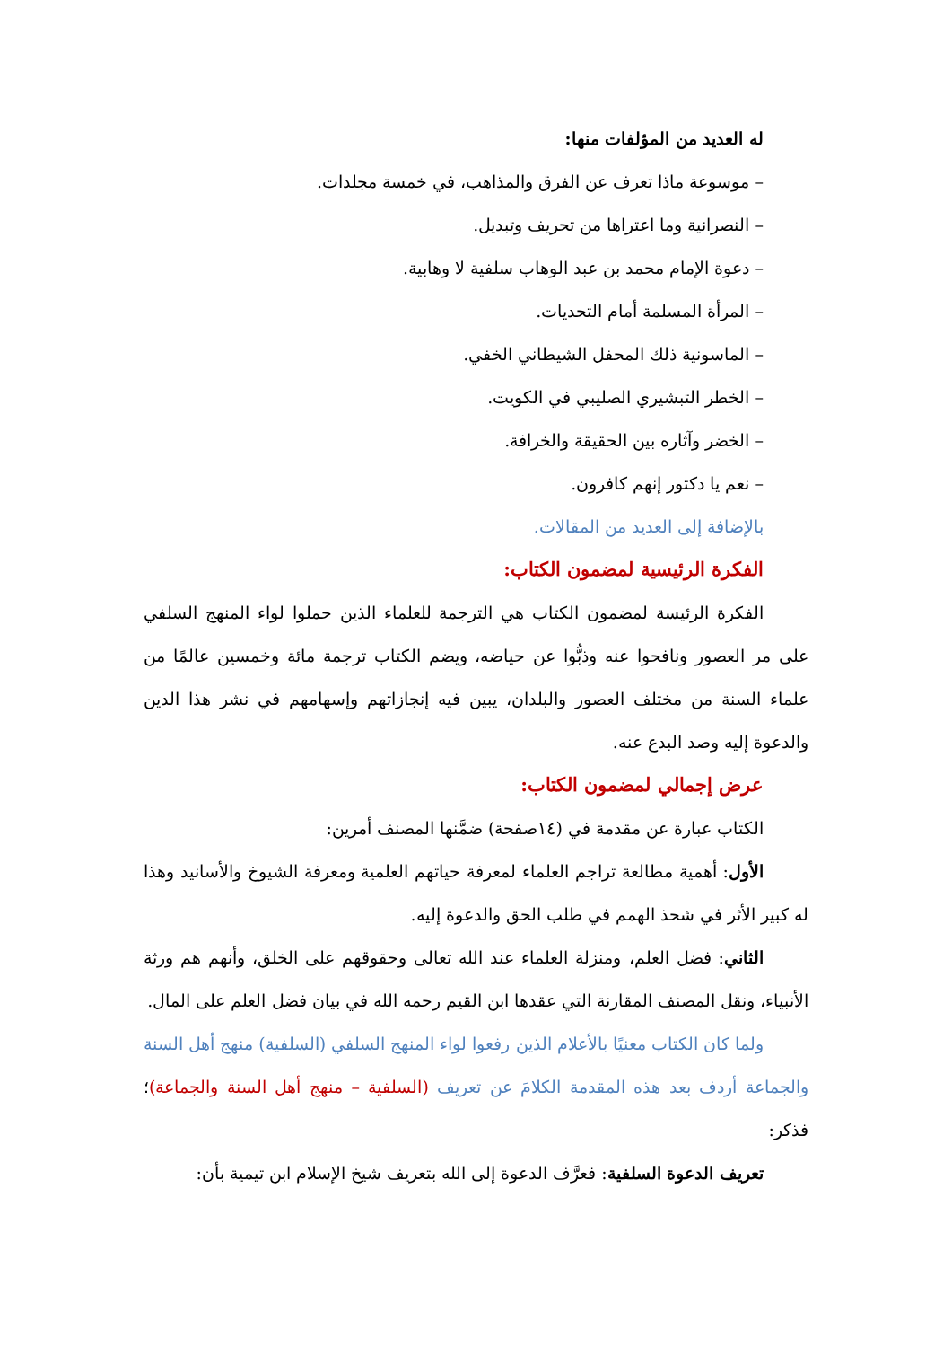له العديد من المؤلفات منها:
– موسوعة ماذا تعرف عن الفرق والمذاهب، في خمسة مجلدات.
– النصرانية وما اعتراها من تحريف وتبديل.
– دعوة الإمام محمد بن عبد الوهاب سلفية لا وهابية.
– المرأة المسلمة أمام التحديات.
– الماسونية ذلك المحفل الشيطاني الخفي.
– الخطر التبشيري الصليبي في الكويت.
– الخضر وآثاره بين الحقيقة والخرافة.
– نعم يا دكتور إنهم كافرون.
بالإضافة إلى العديد من المقالات.
الفكرة الرئيسية لمضمون الكتاب:
الفكرة الرئيسة لمضمون الكتاب هي الترجمة للعلماء الذين حملوا لواء المنهج السلفي على مر العصور ونافحوا عنه وذبُّوا عن حياضه، ويضم الكتاب ترجمة مائة وخمسين عالمًا من علماء السنة من مختلف العصور والبلدان، يبين فيه إنجازاتهم وإسهامهم في نشر هذا الدين والدعوة إليه وصد البدع عنه.
عرض إجمالي لمضمون الكتاب:
الكتاب عبارة عن مقدمة في (١٤صفحة) ضمَّنها المصنف أمرين:
الأول: أهمية مطالعة تراجم العلماء لمعرفة حياتهم العلمية ومعرفة الشيوخ والأسانيد وهذا له كبير الأثر في شحذ الهمم في طلب الحق والدعوة إليه.
الثاني: فضل العلم، ومنزلة العلماء عند الله تعالى وحقوقهم على الخلق، وأنهم هم ورثة الأنبياء، ونقل المصنف المقارنة التي عقدها ابن القيم رحمه الله في بيان فضل العلم على المال.
ولما كان الكتاب معنيًا بالأعلام الذين رفعوا لواء المنهج السلفي (السلفية) منهج أهل السنة والجماعة أردف بعد هذه المقدمة الكلامَ عن تعريف (السلفية – منهج أهل السنة والجماعة)؛ فذكر:
تعريف الدعوة السلفية: فعرَّف الدعوة إلى الله بتعريف شيخ الإسلام ابن تيمية بأن: